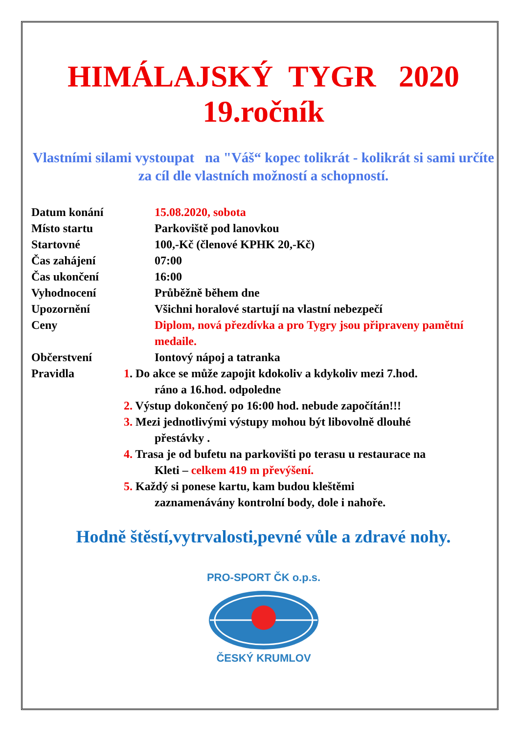HIMÁLAJSKÝ TYGR 2020
19.ročník
Vlastními silami vystoupat na "Váš“ kopec tolikrát - kolikrát si sami určíte za cíl dle vlastních možností a schopností.
Datum konání 15.08.2020, sobota
Místo startu Parkoviště pod lanovkou
Startovné 100,-Kč (členové KPHK 20,-Kč)
Čas zahájení 07:00
Čas ukončení 16:00
Vyhodnocení Průběžně během dne
Upozornění Všichni horalové startují na vlastní nebezpečí
Ceny Diplom, nová přezdívka a pro Tygry jsou připraveny pamětní medaile.
Občerstvení Iontový nápoj a tatranka
Pravidla 1. Do akce se může zapojit kdokoliv a kdykoliv mezi 7.hod.
ráno a 16.hod. odpoledne
2. Výstup dokončený po 16:00 hod. nebude započítán!!!
3. Mezi jednotlivými výstupy mohou být libovolně dlouhé
přestávky .
4. Trasa je od bufetu na parkovišti po terasu u restaurace na
Kleti – celkem 419 m převýšení.
5. Každý si ponese kartu, kam budou kleštěmi
zaznamenávány kontrolní body, dole i nahoře.
Hodně štěstí,vytrvalosti,pevné vůle a zdravé nohy.
PRO-SPORT ČK o.p.s.
ČESKÝ KRUMLOV